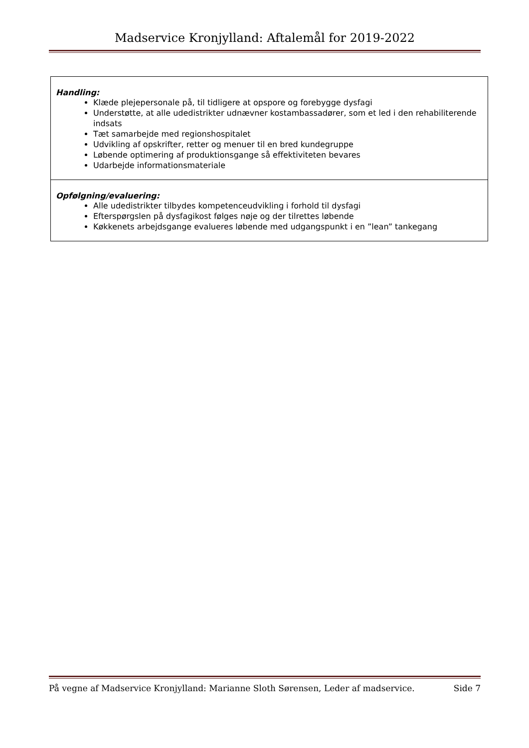Madservice Kronjylland: Aftalemål for 2019-2022
| Handling: Klæde plejepersonale på, til tidligere at opspore og forebygge dysfagi Understøtte, at alle udedistrikter udnævner kostambassadører, som et led i den rehabiliterende indsats Tæt samarbejde med regionshospitalet Udvikling af opskrifter, retter og menuer til en bred kundegruppe Løbende optimering af produktionsgange så effektiviteten bevares Udarbejde informationsmateriale |
| Opfølgning/evaluering: Alle udedistrikter tilbydes kompetenceudvikling i forhold til dysfagi Efterspørgslen på dysfagikost følges nøje og der tilrettes løbende Køkkenets arbejdsgange evalueres løbende med udgangspunkt i en ”lean” tankegang |
På vegne af Madservice Kronjylland: Marianne Sloth Sørensen, Leder af madservice. Side 7